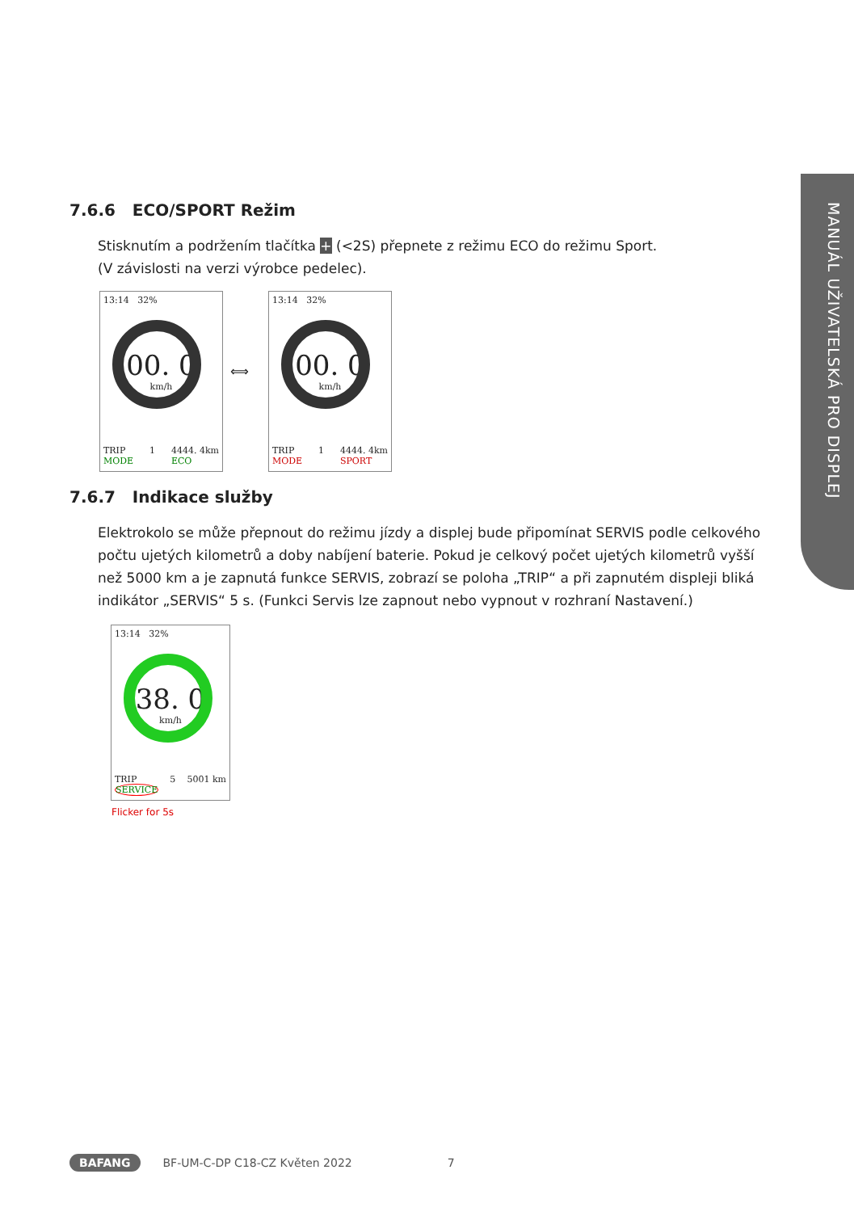MANUÁL UŽIVATELSKÁ PRO DISPLEJ
7.6.6 ECO/SPORT Režim
Stisknutím a podržením tlačítka + (<2S) přepnete z režimu ECO do režimu Sport.
(V závislosti na verzi výrobce pedelec).
13:14 32%
00. 0
km/h
TRIP
MODE 1 4444. 4km
ECO
⟺
13:14 32%
00. 0
km/h
TRIP
MODE 1 4444. 4km
SPORT
7.6.7 Indikace služby
Elektrokolo se může přepnout do režimu jízdy a displej bude připomínat SERVIS podle celkového počtu ujetých kilometrů a doby nabíjení baterie. Pokud je celkový počet ujetých kilometrů vyšší než 5000 km a je zapnutá funkce SERVIS, zobrazí se poloha „TRIP“ a při zapnutém displeji bliká indikátor „SERVIS“ 5 s. (Funkci Servis lze zapnout nebo vypnout v rozhraní Nastavení.)
13:14 32%
38. 0
km/h
TRIP
SERVICE 5 5001 km
Flicker for 5s
BAFANG BF-UM-C-DP C18-CZ Květen 2022 7